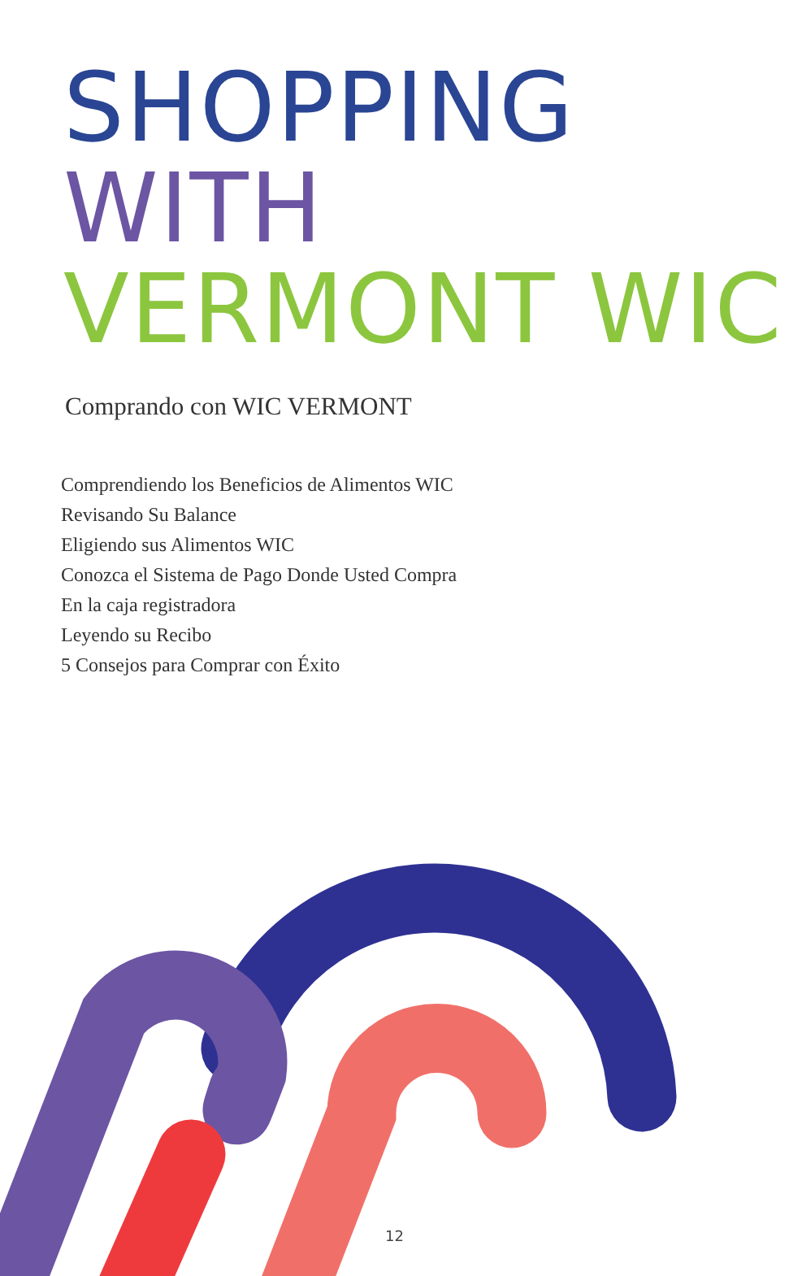SHOPPING
WITH
VERMONT WIC
Comprando con WIC VERMONT
Comprendiendo los Beneficios de Alimentos WIC
Revisando Su Balance
Eligiendo sus Alimentos WIC
Conozca el Sistema de Pago Donde Usted Compra
En la caja registradora
Leyendo su Recibo
5 Consejos para Comprar con Éxito
12